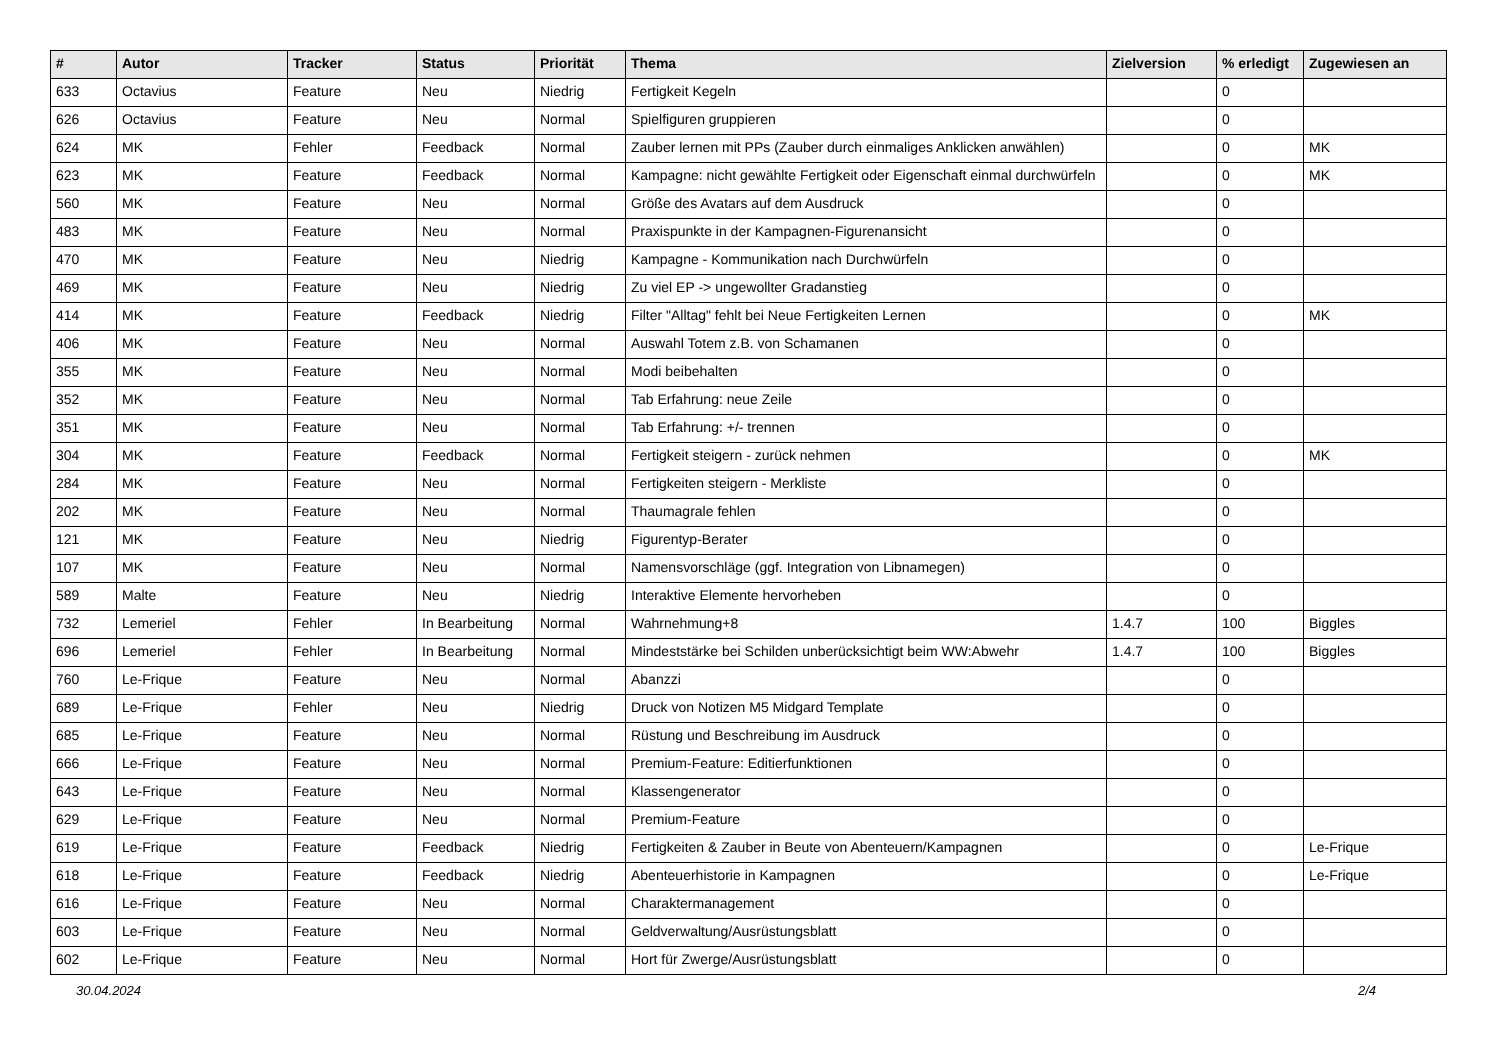| # | Autor | Tracker | Status | Priorität | Thema | Zielversion | % erledigt | Zugewiesen an |
| --- | --- | --- | --- | --- | --- | --- | --- | --- |
| 633 | Octavius | Feature | Neu | Niedrig | Fertigkeit Kegeln | | 0 | |
| 626 | Octavius | Feature | Neu | Normal | Spielfiguren gruppieren | | 0 | |
| 624 | MK | Fehler | Feedback | Normal | Zauber lernen mit PPs (Zauber durch einmaliges Anklicken anwählen) | | 0 | MK |
| 623 | MK | Feature | Feedback | Normal | Kampagne: nicht gewählte Fertigkeit oder Eigenschaft einmal durchwürfeln | | 0 | MK |
| 560 | MK | Feature | Neu | Normal | Größe des Avatars auf dem Ausdruck | | 0 | |
| 483 | MK | Feature | Neu | Normal | Praxispunkte in der Kampagnen-Figurenansicht | | 0 | |
| 470 | MK | Feature | Neu | Niedrig | Kampagne - Kommunikation nach Durchwürfeln | | 0 | |
| 469 | MK | Feature | Neu | Niedrig | Zu viel EP -> ungewollter Gradanstieg | | 0 | |
| 414 | MK | Feature | Feedback | Niedrig | Filter "Alltag" fehlt bei Neue Fertigkeiten Lernen | | 0 | MK |
| 406 | MK | Feature | Neu | Normal | Auswahl Totem z.B. von Schamanen | | 0 | |
| 355 | MK | Feature | Neu | Normal | Modi beibehalten | | 0 | |
| 352 | MK | Feature | Neu | Normal | Tab Erfahrung: neue Zeile | | 0 | |
| 351 | MK | Feature | Neu | Normal | Tab Erfahrung: +/- trennen | | 0 | |
| 304 | MK | Feature | Feedback | Normal | Fertigkeit steigern - zurück nehmen | | 0 | MK |
| 284 | MK | Feature | Neu | Normal | Fertigkeiten steigern - Merkliste | | 0 | |
| 202 | MK | Feature | Neu | Normal | Thaumagrale fehlen | | 0 | |
| 121 | MK | Feature | Neu | Niedrig | Figurentyp-Berater | | 0 | |
| 107 | MK | Feature | Neu | Normal | Namensvorschläge (ggf. Integration von Libnamegen) | | 0 | |
| 589 | Malte | Feature | Neu | Niedrig | Interaktive Elemente hervorheben | | 0 | |
| 732 | Lemeriel | Fehler | In Bearbeitung | Normal | Wahrnehmung+8 | 1.4.7 | 100 | Biggles |
| 696 | Lemeriel | Fehler | In Bearbeitung | Normal | Mindeststärke bei Schilden unberücksichtigt beim WW:Abwehr | 1.4.7 | 100 | Biggles |
| 760 | Le-Frique | Feature | Neu | Normal | Abanzzi | | 0 | |
| 689 | Le-Frique | Fehler | Neu | Niedrig | Druck von Notizen M5 Midgard Template | | 0 | |
| 685 | Le-Frique | Feature | Neu | Normal | Rüstung und Beschreibung im Ausdruck | | 0 | |
| 666 | Le-Frique | Feature | Neu | Normal | Premium-Feature: Editierfunktionen | | 0 | |
| 643 | Le-Frique | Feature | Neu | Normal | Klassengenerator | | 0 | |
| 629 | Le-Frique | Feature | Neu | Normal | Premium-Feature | | 0 | |
| 619 | Le-Frique | Feature | Feedback | Niedrig | Fertigkeiten & Zauber in Beute von Abenteuern/Kampagnen | | 0 | Le-Frique |
| 618 | Le-Frique | Feature | Feedback | Niedrig | Abenteuerhistorie in Kampagnen | | 0 | Le-Frique |
| 616 | Le-Frique | Feature | Neu | Normal | Charaktermanagement | | 0 | |
| 603 | Le-Frique | Feature | Neu | Normal | Geldverwaltung/Ausrüstungsblatt | | 0 | |
| 602 | Le-Frique | Feature | Neu | Normal | Hort für Zwerge/Ausrüstungsblatt | | 0 | |
30.04.2024 2/4